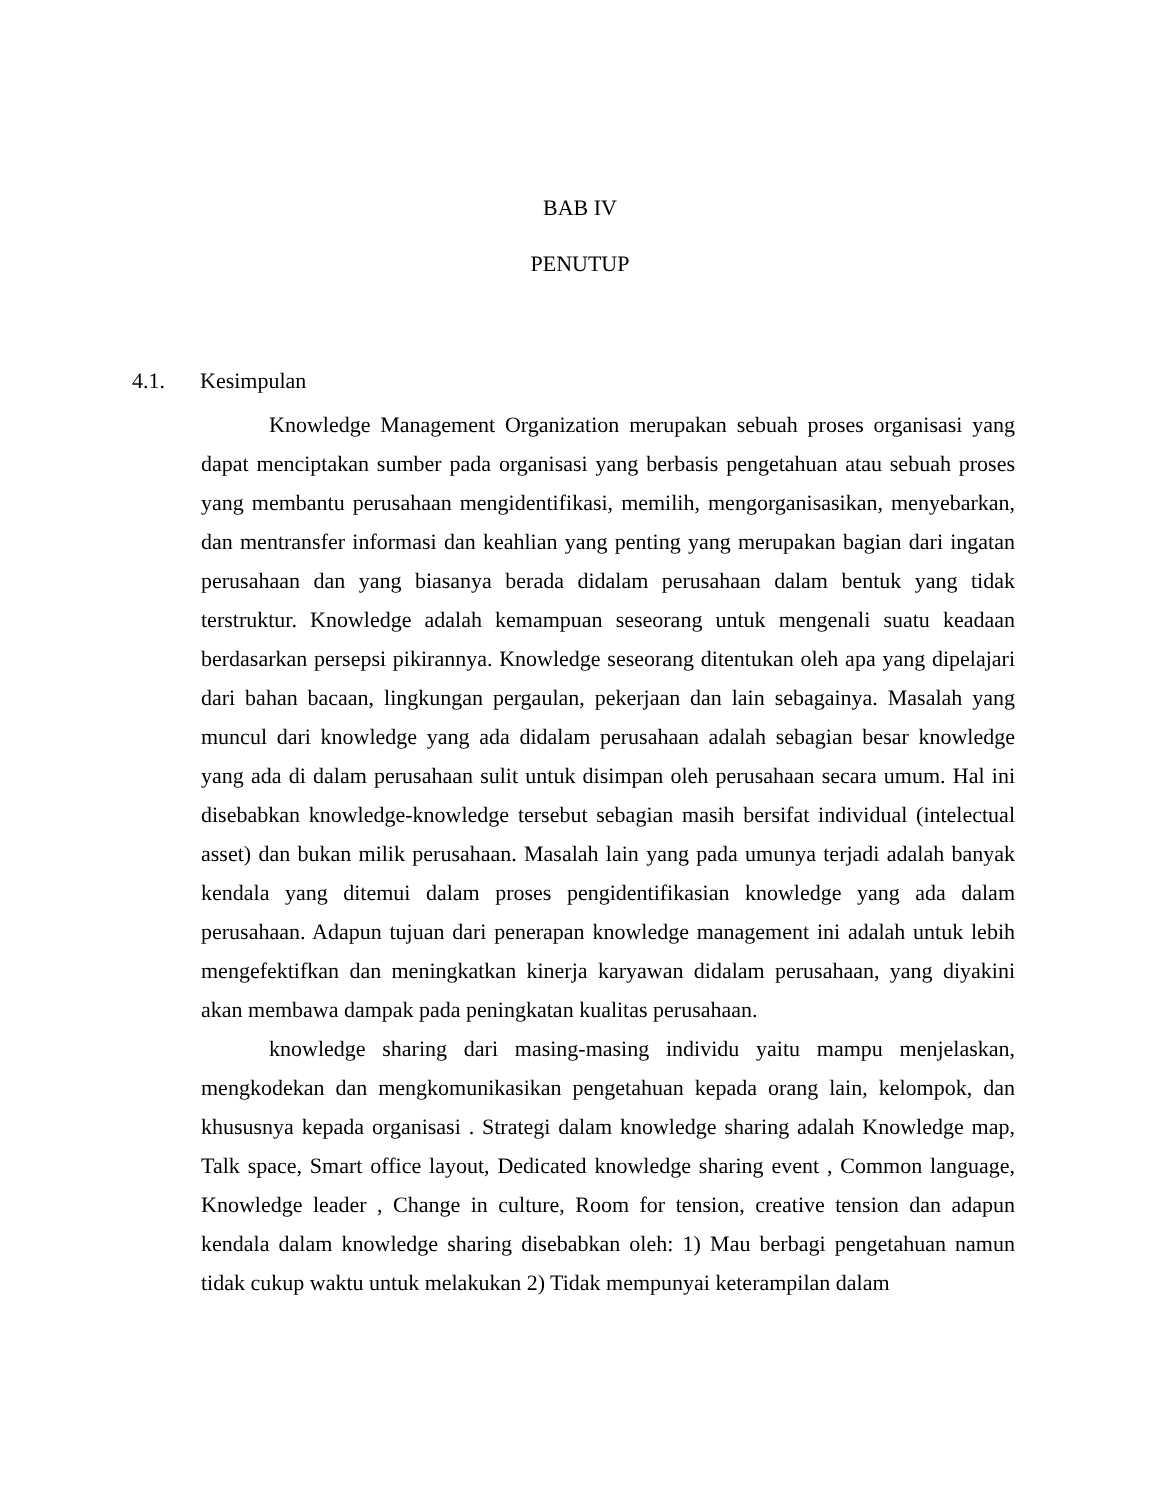BAB IV
PENUTUP
4.1. Kesimpulan
Knowledge Management Organization merupakan sebuah proses organisasi yang dapat menciptakan sumber pada organisasi yang berbasis pengetahuan atau sebuah proses yang membantu perusahaan mengidentifikasi, memilih, mengorganisasikan, menyebarkan, dan mentransfer informasi dan keahlian yang penting yang merupakan bagian dari ingatan perusahaan dan yang biasanya berada didalam perusahaan dalam bentuk yang tidak terstruktur. Knowledge adalah kemampuan seseorang untuk mengenali suatu keadaan berdasarkan persepsi pikirannya. Knowledge seseorang ditentukan oleh apa yang dipelajari dari bahan bacaan, lingkungan pergaulan, pekerjaan dan lain sebagainya. Masalah yang muncul dari knowledge yang ada didalam perusahaan adalah sebagian besar knowledge yang ada di dalam perusahaan sulit untuk disimpan oleh perusahaan secara umum. Hal ini disebabkan knowledge-knowledge tersebut sebagian masih bersifat individual (intelectual asset) dan bukan milik perusahaan. Masalah lain yang pada umunya terjadi adalah banyak kendala yang ditemui dalam proses pengidentifikasian knowledge yang ada dalam perusahaan. Adapun tujuan dari penerapan knowledge management ini adalah untuk lebih mengefektifkan dan meningkatkan kinerja karyawan didalam perusahaan, yang diyakini akan membawa dampak pada peningkatan kualitas perusahaan.
knowledge sharing dari masing-masing individu yaitu mampu menjelaskan, mengkodekan dan mengkomunikasikan pengetahuan kepada orang lain, kelompok, dan khususnya kepada organisasi . Strategi dalam knowledge sharing adalah Knowledge map, Talk space, Smart office layout, Dedicated knowledge sharing event , Common language, Knowledge leader , Change in culture, Room for tension, creative tension dan adapun kendala dalam knowledge sharing disebabkan oleh: 1) Mau berbagi pengetahuan namun tidak cukup waktu untuk melakukan 2) Tidak mempunyai keterampilan dalam